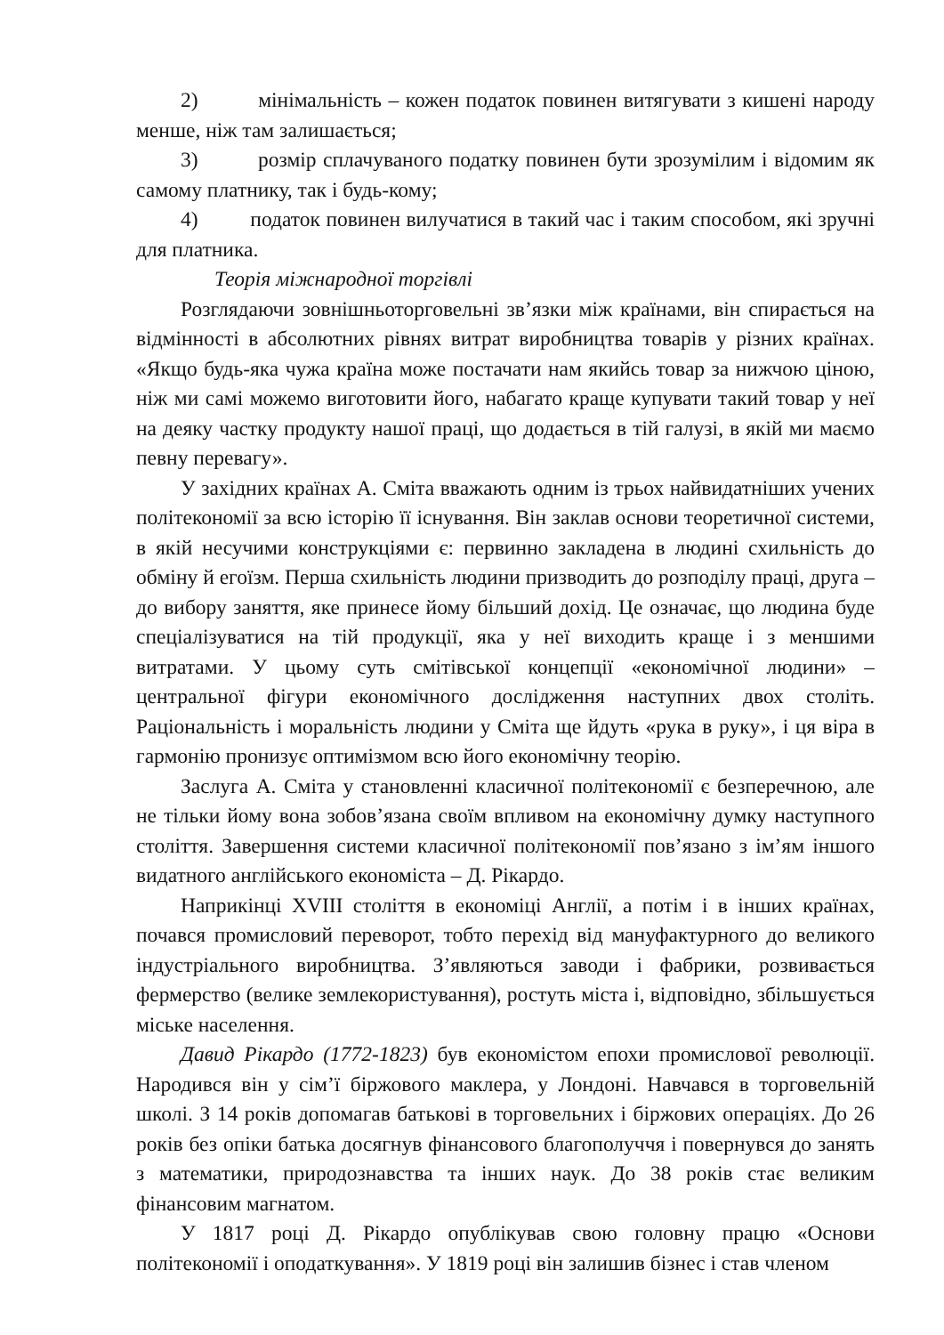2) мінімальність – кожен податок повинен витягувати з кишені народу менше, ніж там залишається;
3) розмір сплачуваного податку повинен бути зрозумілим і відомим як самому платнику, так і будь-кому;
4) податок повинен вилучатися в такий час і таким способом, які зручні для платника.
Теорія міжнародної торгівлі
Розглядаючи зовнішньоторговельні зв’язки між країнами, він спирається на відмінності в абсолютних рівнях витрат виробництва товарів у різних країнах. «Якщо будь-яка чужа країна може постачати нам якийсь товар за нижчою ціною, ніж ми самі можемо виготовити його, набагато краще купувати такий товар у неї на деяку частку продукту нашої праці, що додається в тій галузі, в якій ми маємо певну перевагу».
У західних країнах А. Сміта вважають одним із трьох найвидатніших учених політекономії за всю історію її існування. Він заклав основи теоретичної системи, в якій несучими конструкціями є: первинно закладена в людині схильність до обміну й егоїзм. Перша схильність людини призводить до розподілу праці, друга – до вибору заняття, яке принесе йому більший дохід. Це означає, що людина буде спеціалізуватися на тій продукції, яка у неї виходить краще і з меншими витратами. У цьому суть смітівської концепції «економічної людини» – центральної фігури економічного дослідження наступних двох століть. Раціональність і моральність людини у Сміта ще йдуть «рука в руку», і ця віра в гармонію пронизує оптимізмом всю його економічну теорію.
Заслуга А. Сміта у становленні класичної політекономії є безперечною, але не тільки йому вона зобов’язана своїм впливом на економічну думку наступного століття. Завершення системи класичної політекономії пов’язано з ім’ям іншого видатного англійського економіста – Д. Рікардо.
Наприкінці XVIII століття в економіці Англії, а потім і в інших країнах, почався промисловий переворот, тобто перехід від мануфактурного до великого індустріального виробництва. З’являються заводи і фабрики, розвивається фермерство (велике землекористування), ростуть міста і, відповідно, збільшується міське населення.
Давид Рікардо (1772-1823) був економістом епохи промислової революції. Народився він у сім’ї біржового маклера, у Лондоні. Навчався в торговельній школі. З 14 років допомагав батькові в торговельних і біржових операціях. До 26 років без опіки батька досягнув фінансового благополуччя і повернувся до занять з математики, природознавства та інших наук. До 38 років стає великим фінансовим магнатом.
У 1817 році Д. Рікардо опублікував свою головну працю «Основи політекономії і оподаткування». У 1819 році він залишив бізнес і став членом